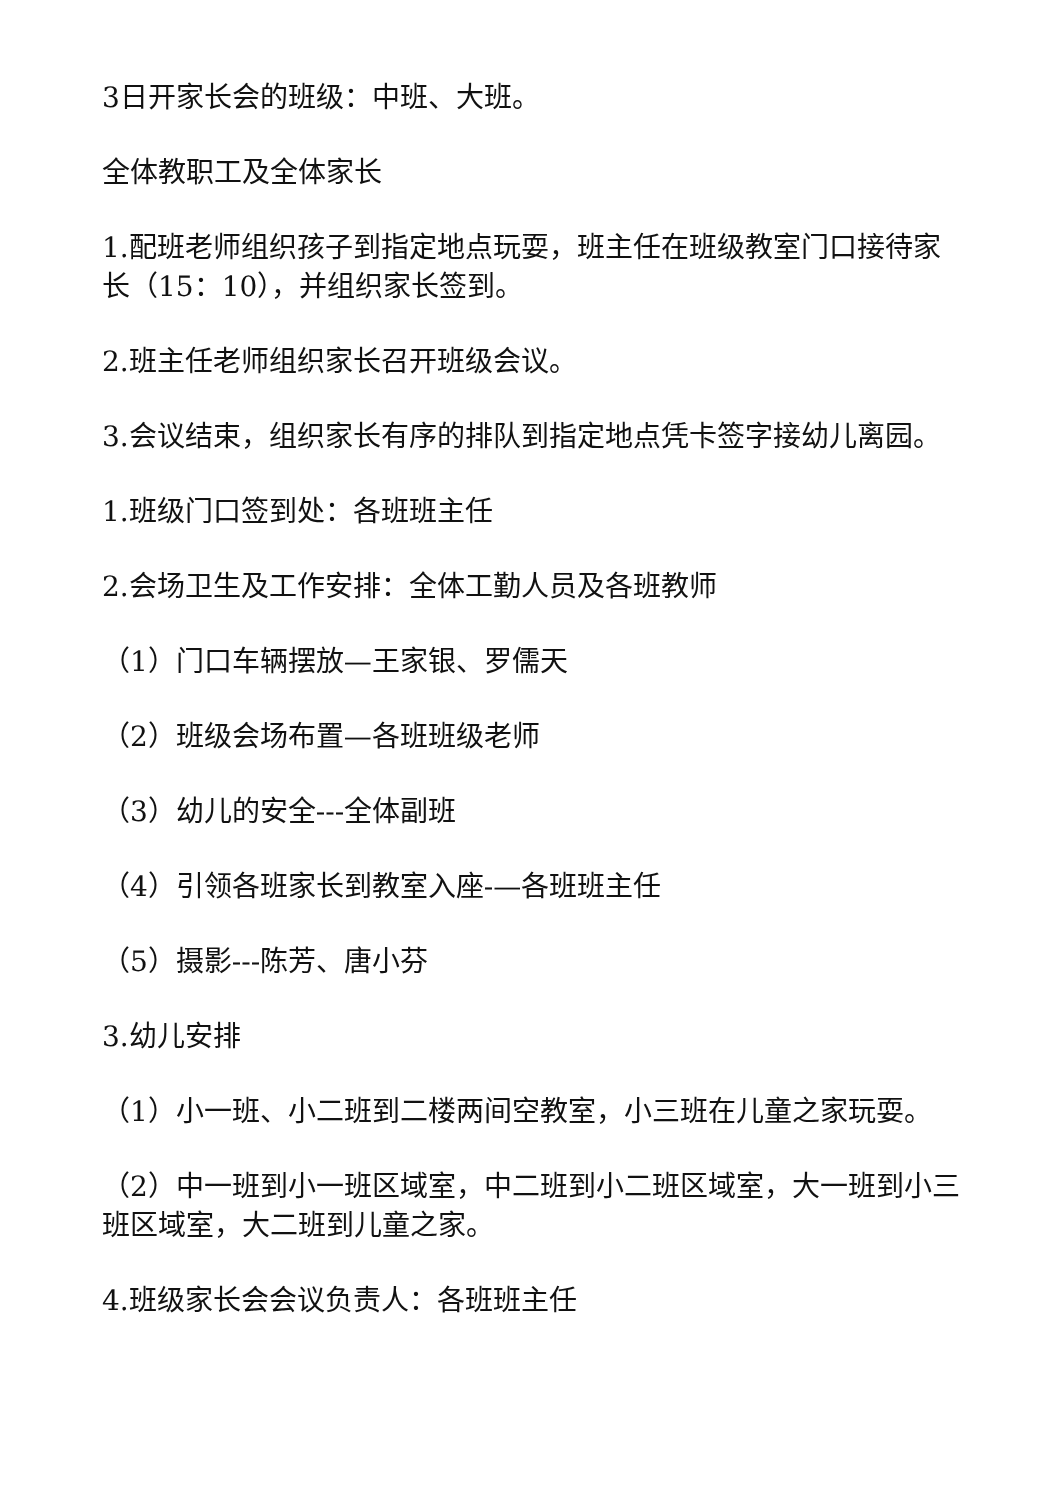3日开家长会的班级：中班、大班。
全体教职工及全体家长
1.配班老师组织孩子到指定地点玩耍，班主任在班级教室门口接待家长（15：10），并组织家长签到。
2.班主任老师组织家长召开班级会议。
3.会议结束，组织家长有序的排队到指定地点凭卡签字接幼儿离园。
1.班级门口签到处：各班班主任
2.会场卫生及工作安排：全体工勤人员及各班教师
（1）门口车辆摆放—王家银、罗儒天
（2）班级会场布置—各班班级老师
（3）幼儿的安全---全体副班
（4）引领各班家长到教室入座-—各班班主任
（5）摄影---陈芳、唐小芬
3.幼儿安排
（1）小一班、小二班到二楼两间空教室，小三班在儿童之家玩耍。
（2）中一班到小一班区域室，中二班到小二班区域室，大一班到小三班区域室，大二班到儿童之家。
4.班级家长会会议负责人：各班班主任